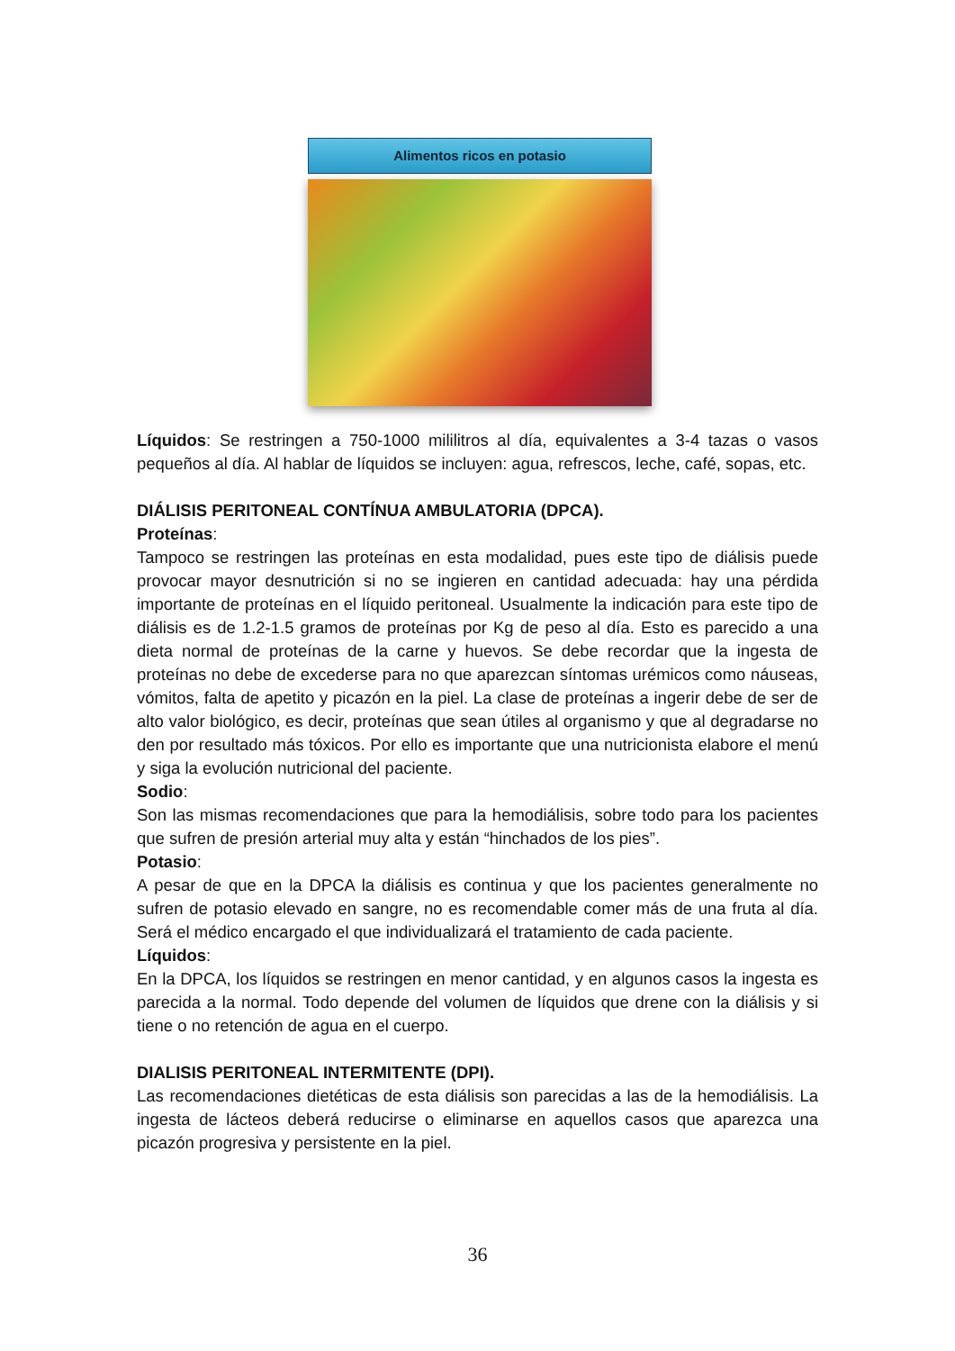Alimentos ricos en potasio
Líquidos: Se restringen a 750-1000 mililitros al día, equivalentes a 3-4 tazas o vasos pequeños al día. Al hablar de líquidos se incluyen: agua, refrescos, leche, café, sopas, etc.
DIÁLISIS PERITONEAL CONTÍNUA AMBULATORIA (DPCA).
Proteínas:
Tampoco se restringen las proteínas en esta modalidad, pues este tipo de diálisis puede provocar mayor desnutrición si no se ingieren en cantidad adecuada: hay una pérdida importante de proteínas en el líquido peritoneal. Usualmente la indicación para este tipo de diálisis es de 1.2-1.5 gramos de proteínas por Kg de peso al día. Esto es parecido a una dieta normal de proteínas de la carne y huevos. Se debe recordar que la ingesta de proteínas no debe de excederse para no que aparezcan síntomas urémicos como náuseas, vómitos, falta de apetito y picazón en la piel. La clase de proteínas a ingerir debe de ser de alto valor biológico, es decir, proteínas que sean útiles al organismo y que al degradarse no den por resultado más tóxicos. Por ello es importante que una nutricionista elabore el menú y siga la evolución nutricional del paciente.
Sodio:
Son las mismas recomendaciones que para la hemodiálisis, sobre todo para los pacientes que sufren de presión arterial muy alta y están “hinchados de los pies”.
Potasio:
A pesar de que en la DPCA la diálisis es continua y que los pacientes generalmente no sufren de potasio elevado en sangre, no es recomendable comer más de una fruta al día. Será el médico encargado el que individualizará el tratamiento de cada paciente.
Líquidos:
En la DPCA, los líquidos se restringen en menor cantidad, y en algunos casos la ingesta es parecida a la normal. Todo depende del volumen de líquidos que drene con la diálisis y si tiene o no retención de agua en el cuerpo.
DIALISIS PERITONEAL INTERMITENTE (DPI).
Las recomendaciones dietéticas de esta diálisis son parecidas a las de la hemodiálisis. La ingesta de lácteos deberá reducirse o eliminarse en aquellos casos que aparezca una picazón progresiva y persistente en la piel.
36